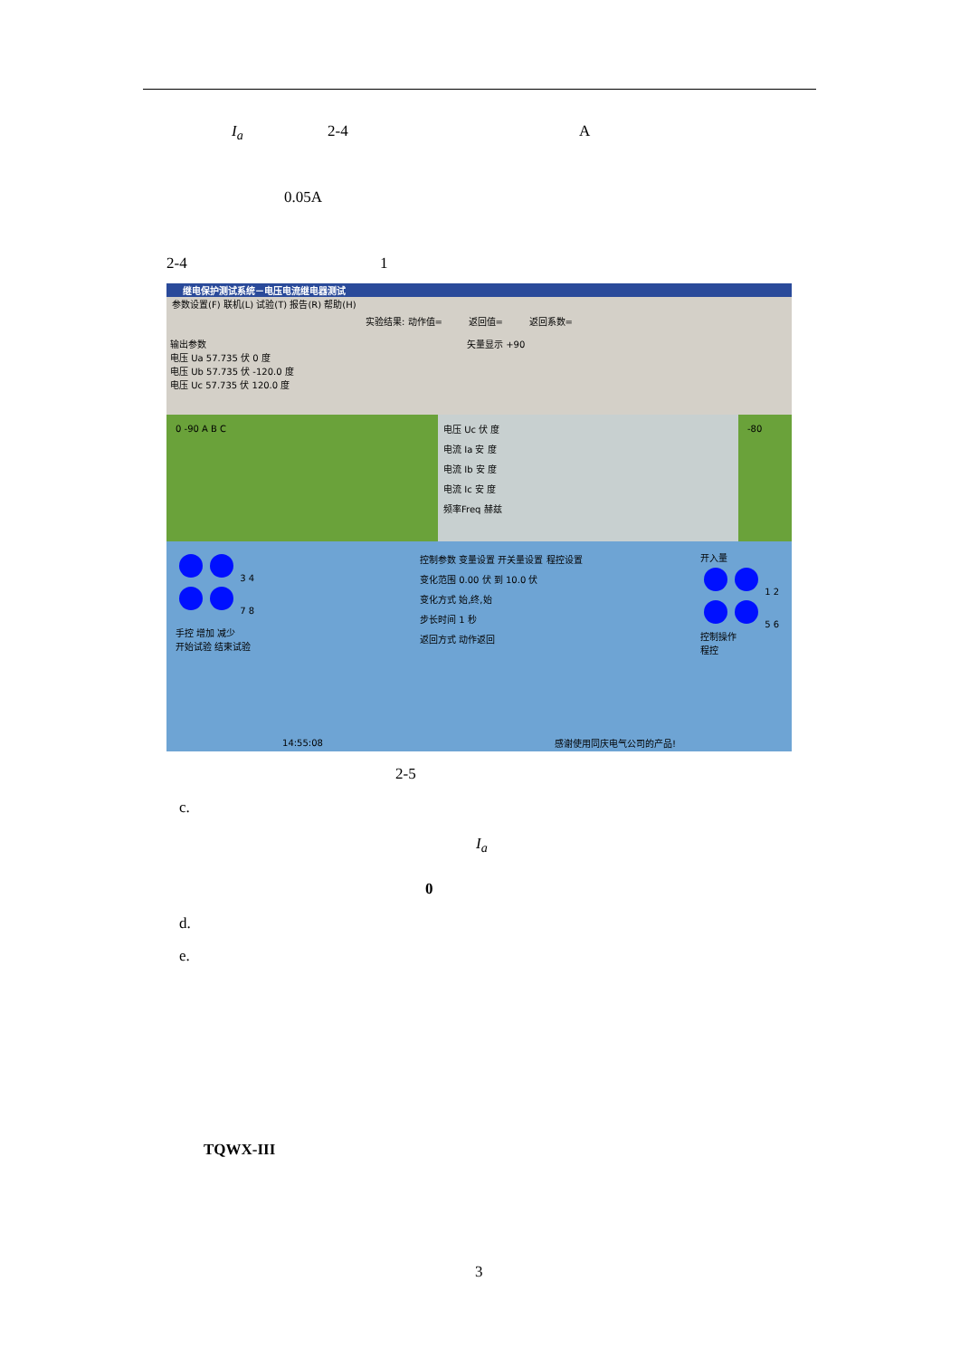I<sub>a</sub> 2-4 A
0.05A
2-4 1
继电保护测试系统－电压电流继电器测试
参数设置(F) 联机(L) 试验(T) 报告(R) 帮助(H)
实验结果: 动作值= 返回值= 返回系数=
输出参数
电压 Ua 57.735 伏 0 度
电压 Ub 57.735 伏 -120.0 度
电压 Uc 57.735 伏 120.0 度
矢量显示 +90
0 -90 A B C
电压 Uc 伏 度
电流 Ia 安 度
电流 Ib 安 度
电流 Ic 安 度
频率Freq 赫兹
-80
3 4
7 8
手控 增加 减少
开始试验 结束试验
控制参数 变量设置 开关量设置 程控设置
变化范围 0.00 伏 到 10.0 伏
变化方式 始,终,始
步长时间 1 秒
返回方式 动作返回
开入量
1 2
5 6
控制操作
程控
14:55:08 感谢使用同庆电气公司的产品!
2-5
c.
I<sub>a</sub>
0
d.
e.
TQWX-III
3